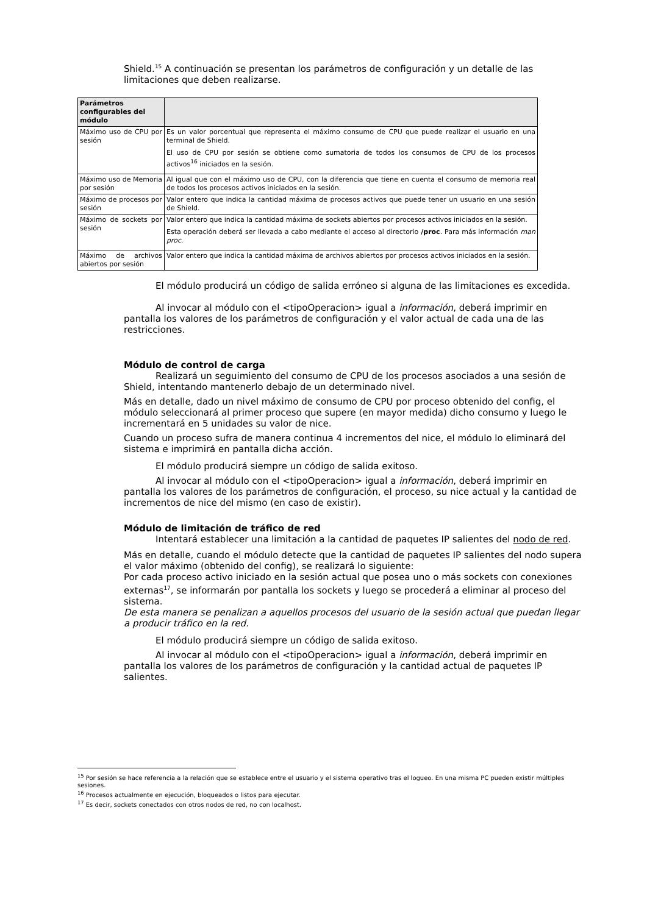Shield.<sup>15</sup> A continuación se presentan los parámetros de configuración y un detalle de las limitaciones que deben realizarse.
| Parámetros configurables del módulo | |
| --- | --- |
| Máximo uso de CPU por sesión | Es un valor porcentual que representa el máximo consumo de CPU que puede realizar el usuario en una terminal de Shield. El uso de CPU por sesión se obtiene como sumatoria de todos los consumos de CPU de los procesos activos<sup>16</sup> iniciados en la sesión. |
| Máximo uso de Memoria por sesión | Al igual que con el máximo uso de CPU, con la diferencia que tiene en cuenta el consumo de memoria real de todos los procesos activos iniciados en la sesión. |
| Máximo de procesos por sesión | Valor entero que indica la cantidad máxima de procesos activos que puede tener un usuario en una sesión de Shield. |
| Máximo de sockets por sesión | Valor entero que indica la cantidad máxima de sockets abiertos por procesos activos iniciados en la sesión. Esta operación deberá ser llevada a cabo mediante el acceso al directorio /proc . Para más información man proc . |
| Máximo de archivos abiertos por sesión | Valor entero que indica la cantidad máxima de archivos abiertos por procesos activos iniciados en la sesión. |
El módulo producirá un código de salida erróneo si alguna de las limitaciones es excedida.
Al invocar al módulo con el <tipoOperacion> igual a información, deberá imprimir en pantalla los valores de los parámetros de configuración y el valor actual de cada una de las restricciones.
Módulo de control de carga
Realizará un seguimiento del consumo de CPU de los procesos asociados a una sesión de Shield, intentando mantenerlo debajo de un determinado nivel.
Más en detalle, dado un nivel máximo de consumo de CPU por proceso obtenido del config, el módulo seleccionará al primer proceso que supere (en mayor medida) dicho consumo y luego le incrementará en 5 unidades su valor de nice.
Cuando un proceso sufra de manera continua 4 incrementos del nice, el módulo lo eliminará del sistema e imprimirá en pantalla dicha acción.
El módulo producirá siempre un código de salida exitoso.
Al invocar al módulo con el <tipoOperacion> igual a información, deberá imprimir en pantalla los valores de los parámetros de configuración, el proceso, su nice actual y la cantidad de incrementos de nice del mismo (en caso de existir).
Módulo de limitación de tráfico de red
Intentará establecer una limitación a la cantidad de paquetes IP salientes del nodo de red.
Más en detalle, cuando el módulo detecte que la cantidad de paquetes IP salientes del nodo supera el valor máximo (obtenido del config), se realizará lo siguiente:
Por cada proceso activo iniciado en la sesión actual que posea uno o más sockets con conexiones externas<sup>17</sup>, se informarán por pantalla los sockets y luego se procederá a eliminar al proceso del sistema.
De esta manera se penalizan a aquellos procesos del usuario de la sesión actual que puedan llegar a producir tráfico en la red.
El módulo producirá siempre un código de salida exitoso.
Al invocar al módulo con el <tipoOperacion> igual a información, deberá imprimir en pantalla los valores de los parámetros de configuración y la cantidad actual de paquetes IP salientes.
<sup>15</sup> Por sesión se hace referencia a la relación que se establece entre el usuario y el sistema operativo tras el logueo. En una misma PC pueden existir múltiples sesiones.
<sup>16</sup> Procesos actualmente en ejecución, bloqueados o listos para ejecutar.
<sup>17</sup> Es decir, sockets conectados con otros nodos de red, no con localhost.